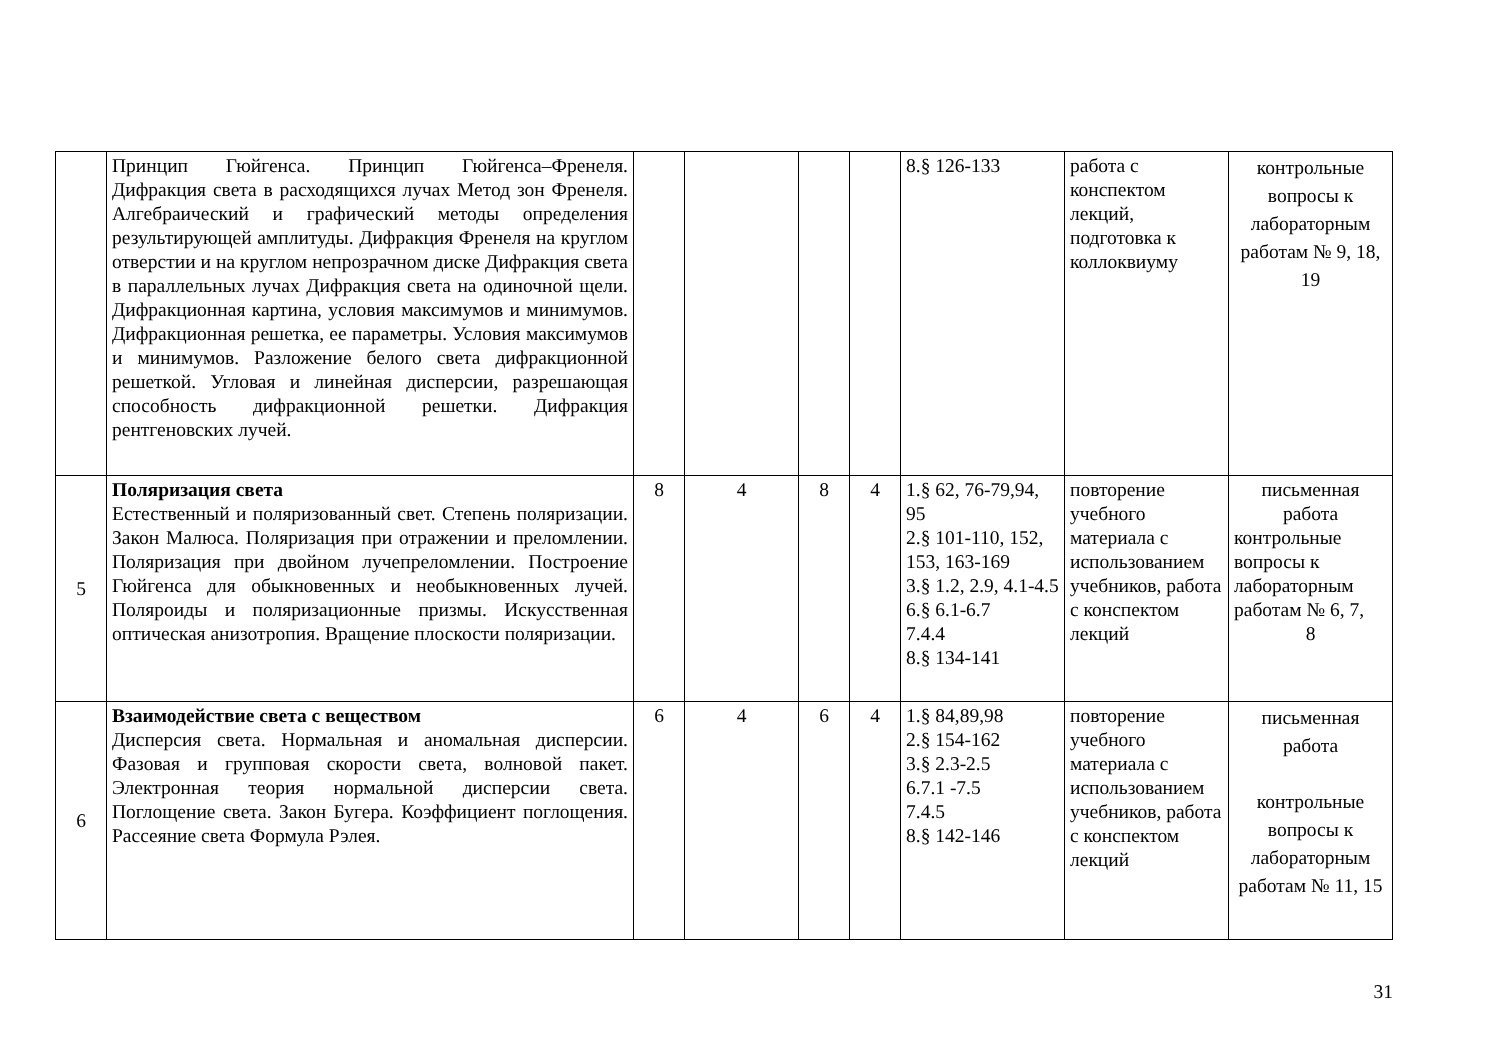| | Принцип Гюйгенса. Принцип Гюйгенса–Френеля. Дифракция света в расходящихся лучах Метод зон Френеля. Алгебраический и графический методы определения результирующей амплитуды. Дифракция Френеля на круглом отверстии и на круглом непрозрачном диске Дифракция света в параллельных лучах Дифракция света на одиночной щели. Дифракционная картина, условия максимумов и минимумов. Дифракционная решетка, ее параметры. Условия максимумов и минимумов. Разложение белого света дифракционной решеткой. Угловая и линейная дисперсии, разрешающая способность дифракционной решетки. Дифракция рентгеновских лучей. | | | | | 8.§ 126-133 | работа с конспектом лекций, подготовка к коллоквиуму | контрольные вопросы к лабораторным работам № 9, 18, 19 |
| 5 | Поляризация света Естественный и поляризованный свет. Степень поляризации. Закон Малюса. Поляризация при отражении и преломлении. Поляризация при двойном лучепреломлении. Построение Гюйгенса для обыкновенных и необыкновенных лучей. Поляроиды и поляризационные призмы. Искусственная оптическая анизотропия. Вращение плоскости поляризации. | 8 | 4 | 8 | 4 | 1.§ 62, 76-79,94, 95 2.§ 101-110, 152, 153, 163-169 3.§ 1.2, 2.9, 4.1-4.5 6.§ 6.1-6.7 7.4.4 8.§ 134-141 | повторение учебного материала с использованием учебников, работа с конспектом лекций | письменная работа контрольные вопросы к лабораторным работам № 6, 7, 8 |
| 6 | Взаимодействие света с веществом Дисперсия света. Нормальная и аномальная дисперсии. Фазовая и групповая скорости света, волновой пакет. Электронная теория нормальной дисперсии света. Поглощение света. Закон Бугера. Коэффициент поглощения. Рассеяние света Формула Рэлея. | 6 | 4 | 6 | 4 | 1.§ 84,89,98 2.§ 154-162 3.§ 2.3-2.5 6.7.1 -7.5 7.4.5 8.§ 142-146 | повторение учебного материала с использованием учебников, работа с конспектом лекций | письменная работа контрольные вопросы к лабораторным работам № 11, 15 |
31